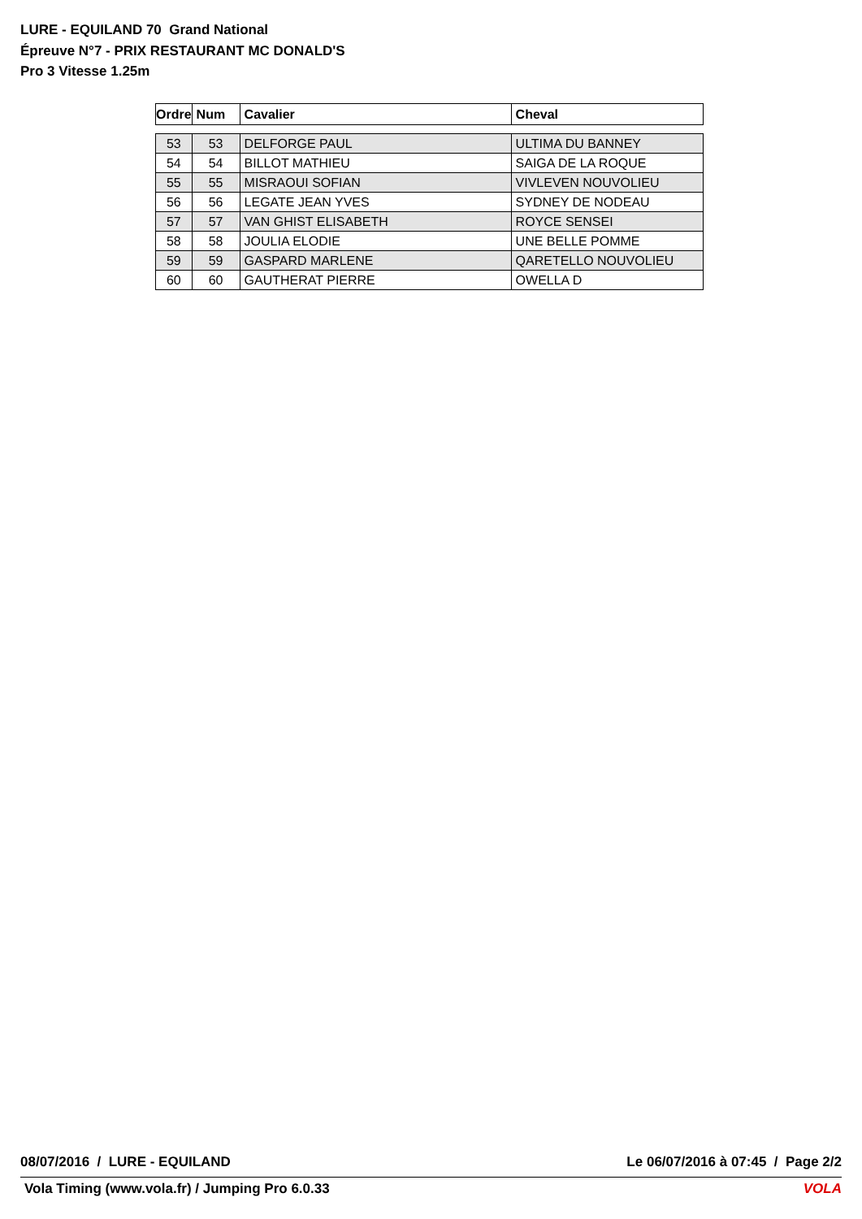LURE - EQUILAND 70 Grand National
Épreuve N°7 - PRIX RESTAURANT MC DONALD'S
Pro 3 Vitesse 1.25m
| Ordre | Num | Cavalier | Cheval |
| --- | --- | --- | --- |
| 53 | 53 | DELFORGE PAUL | ULTIMA DU BANNEY |
| 54 | 54 | BILLOT MATHIEU | SAIGA DE LA ROQUE |
| 55 | 55 | MISRAOUI SOFIAN | VIVLEVEN NOUVOLIEU |
| 56 | 56 | LEGATE JEAN YVES | SYDNEY DE NODEAU |
| 57 | 57 | VAN GHIST ELISABETH | ROYCE SENSEI |
| 58 | 58 | JOULIA ELODIE | UNE BELLE POMME |
| 59 | 59 | GASPARD MARLENE | QARETELLO NOUVOLIEU |
| 60 | 60 | GAUTHERAT PIERRE | OWELLA D |
08/07/2016 / LURE - EQUILAND Le 06/07/2016 à 07:45 / Page 2/2
Vola Timing (www.vola.fr) / Jumping Pro 6.0.33 VOLA